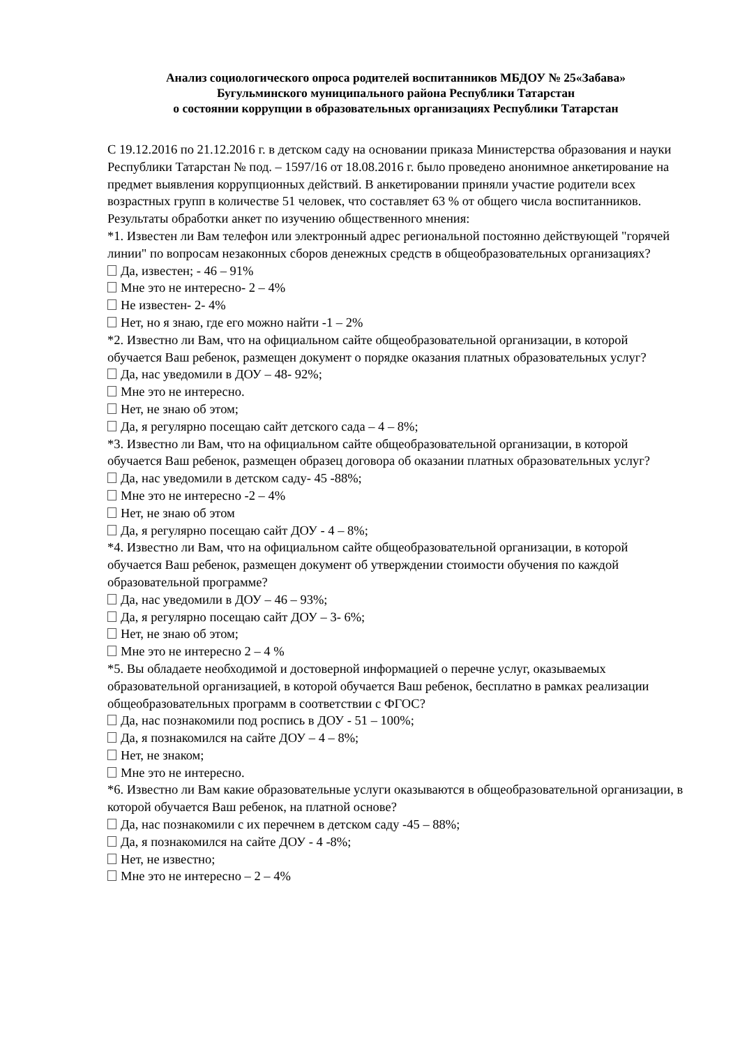Анализ социологического опроса родителей воспитанников МБДОУ № 25«Забава»
Бугульминского муниципального района Республики Татарстан
о состоянии коррупции в образовательных организациях Республики Татарстан
С 19.12.2016 по 21.12.2016 г. в детском саду на основании приказа Министерства образования и науки Республики Татарстан № под. – 1597/16 от 18.08.2016 г. было проведено анонимное анкетирование на предмет выявления коррупционных действий. В анкетировании приняли участие родители всех
возрастных групп в количестве 51 человек, что составляет 63 % от общего числа воспитанников.
Результаты обработки анкет по изучению общественного мнения:
*1. Известен ли Вам телефон или электронный адрес региональной постоянно действующей "горячей линии" по вопросам незаконных сборов денежных средств в общеобразовательных организациях?
Да, известен; - 46 – 91%
Мне это не интересно- 2 – 4%
Не известен- 2- 4%
Нет, но я знаю, где его можно найти -1 – 2%
*2. Известно ли Вам, что на официальном сайте общеобразовательной организации, в которой обучается Ваш ребенок, размещен документ о порядке оказания платных образовательных услуг?
Да, нас уведомили в ДОУ – 48- 92%;
Мне это не интересно.
Нет, не знаю об этом;
Да, я регулярно посещаю сайт детского сада – 4 – 8%;
*3. Известно ли Вам, что на официальном сайте общеобразовательной организации, в которой обучается Ваш ребенок, размещен образец договора об оказании платных образовательных услуг?
Да, нас уведомили в детском саду- 45 -88%;
Мне это не интересно -2 – 4%
Нет, не знаю об этом
Да, я регулярно посещаю сайт ДОУ - 4 – 8%;
*4. Известно ли Вам, что на официальном сайте общеобразовательной организации, в которой обучается Ваш ребенок, размещен документ об утверждении стоимости обучения по каждой образовательной программе?
Да, нас уведомили в ДОУ – 46 – 93%;
Да, я регулярно посещаю сайт ДОУ – 3- 6%;
Нет, не знаю об этом;
Мне это не интересно 2 – 4 %
*5. Вы обладаете необходимой и достоверной информацией о перечне услуг, оказываемых образовательной организацией, в которой обучается Ваш ребенок, бесплатно в рамках реализации общеобразовательных программ в соответствии с ФГОС?
Да, нас познакомили под роспись в ДОУ - 51 – 100%;
Да, я познакомился на сайте ДОУ – 4 – 8%;
Нет, не знаком;
Мне это не интересно.
*6. Известно ли Вам какие образовательные услуги оказываются в общеобразовательной организации, в которой обучается Ваш ребенок, на платной основе?
Да, нас познакомили с их перечнем в детском саду -45 – 88%;
Да, я познакомился на сайте ДОУ - 4 -8%;
Нет, не известно;
Мне это не интересно – 2 – 4%